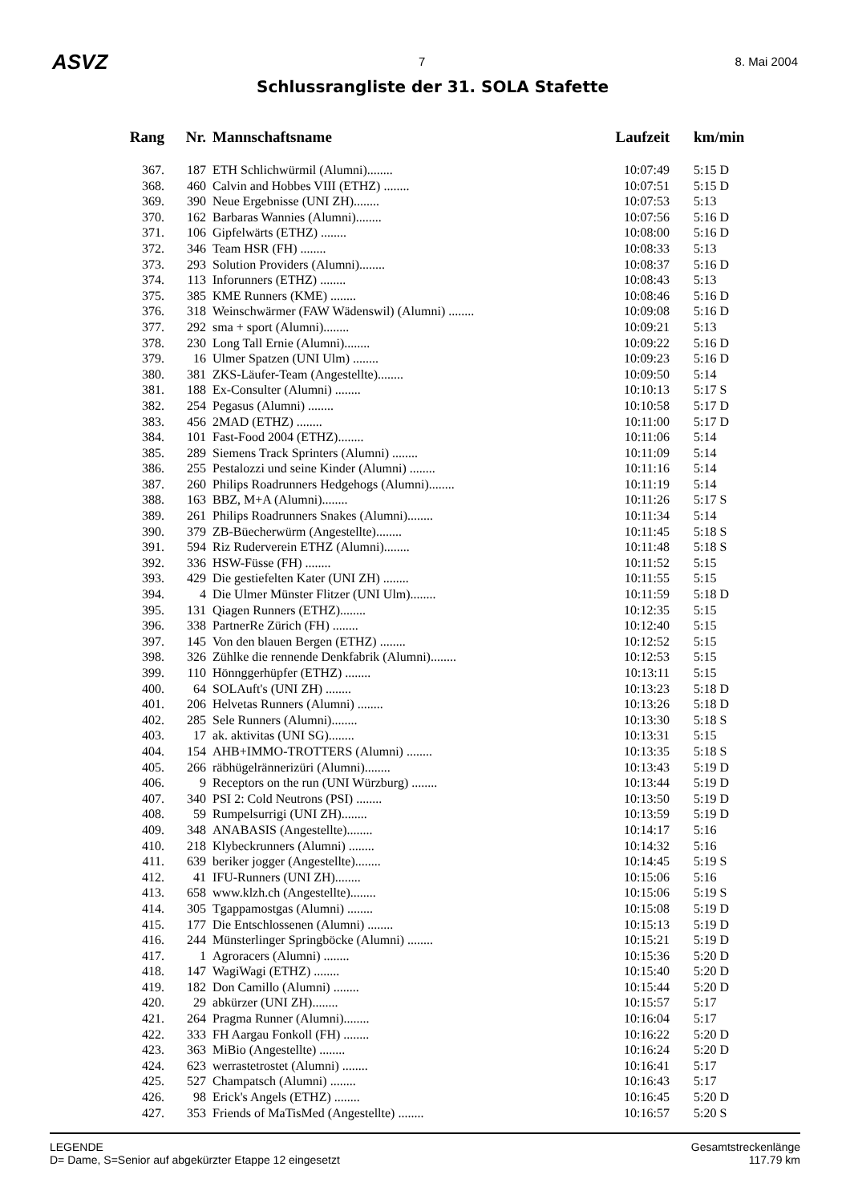ASVZ 7 8. Mai 2004
Schlussrangliste der 31. SOLA Stafette
| Rang | Nr. | Mannschaftsname | Laufzeit | km/min |
| --- | --- | --- | --- | --- |
| 367. | 187 | ETH Schlichwürmil (Alumni)........ | 10:07:49 | 5:15 D |
| 368. | 460 | Calvin and Hobbes VIII (ETHZ) ........ | 10:07:51 | 5:15 D |
| 369. | 390 | Neue Ergebnisse (UNI ZH)........ | 10:07:53 | 5:13 |
| 370. | 162 | Barbaras Wannies (Alumni)........ | 10:07:56 | 5:16 D |
| 371. | 106 | Gipfelwärts (ETHZ) ........ | 10:08:00 | 5:16 D |
| 372. | 346 | Team HSR (FH) ........ | 10:08:33 | 5:13 |
| 373. | 293 | Solution Providers (Alumni)........ | 10:08:37 | 5:16 D |
| 374. | 113 | Inforunners (ETHZ) ........ | 10:08:43 | 5:13 |
| 375. | 385 | KME Runners (KME) ........ | 10:08:46 | 5:16 D |
| 376. | 318 | Weinschwärmer (FAW Wädenswil) (Alumni) ........ | 10:09:08 | 5:16 D |
| 377. | 292 | sma + sport (Alumni)........ | 10:09:21 | 5:13 |
| 378. | 230 | Long Tall Ernie (Alumni)........ | 10:09:22 | 5:16 D |
| 379. | 16 | Ulmer Spatzen (UNI Ulm) ........ | 10:09:23 | 5:16 D |
| 380. | 381 | ZKS-Läufer-Team (Angestellte)........ | 10:09:50 | 5:14 |
| 381. | 188 | Ex-Consulter (Alumni) ........ | 10:10:13 | 5:17 S |
| 382. | 254 | Pegasus (Alumni) ........ | 10:10:58 | 5:17 D |
| 383. | 456 | 2MAD (ETHZ) ........ | 10:11:00 | 5:17 D |
| 384. | 101 | Fast-Food 2004 (ETHZ)........ | 10:11:06 | 5:14 |
| 385. | 289 | Siemens Track Sprinters (Alumni) ........ | 10:11:09 | 5:14 |
| 386. | 255 | Pestalozzi und seine Kinder (Alumni) ........ | 10:11:16 | 5:14 |
| 387. | 260 | Philips Roadrunners Hedgehogs (Alumni)........ | 10:11:19 | 5:14 |
| 388. | 163 | BBZ, M+A (Alumni)........ | 10:11:26 | 5:17 S |
| 389. | 261 | Philips Roadrunners Snakes (Alumni)........ | 10:11:34 | 5:14 |
| 390. | 379 | ZB-Büecherwürm (Angestellte)........ | 10:11:45 | 5:18 S |
| 391. | 594 | Riz Ruderverein ETHZ (Alumni)........ | 10:11:48 | 5:18 S |
| 392. | 336 | HSW-Füsse (FH) ........ | 10:11:52 | 5:15 |
| 393. | 429 | Die gestiefelten Kater (UNI ZH) ........ | 10:11:55 | 5:15 |
| 394. | 4 | Die Ulmer Münster Flitzer (UNI Ulm)........ | 10:11:59 | 5:18 D |
| 395. | 131 | Qiagen Runners (ETHZ)........ | 10:12:35 | 5:15 |
| 396. | 338 | PartnerRe Zürich (FH) ........ | 10:12:40 | 5:15 |
| 397. | 145 | Von den blauen Bergen (ETHZ) ........ | 10:12:52 | 5:15 |
| 398. | 326 | Zühlke die rennende Denkfabrik (Alumni)........ | 10:12:53 | 5:15 |
| 399. | 110 | Hönnggerhüpfer (ETHZ) ........ | 10:13:11 | 5:15 |
| 400. | 64 | SOLAuft's (UNI ZH) ........ | 10:13:23 | 5:18 D |
| 401. | 206 | Helvetas Runners (Alumni) ........ | 10:13:26 | 5:18 D |
| 402. | 285 | Sele Runners (Alumni)........ | 10:13:30 | 5:18 S |
| 403. | 17 | ak. aktivitas (UNI SG)........ | 10:13:31 | 5:15 |
| 404. | 154 | AHB+IMMO-TROTTERS (Alumni) ........ | 10:13:35 | 5:18 S |
| 405. | 266 | räbhügelrännerizüri (Alumni)........ | 10:13:43 | 5:19 D |
| 406. | 9 | Receptors on the run (UNI Würzburg) ........ | 10:13:44 | 5:19 D |
| 407. | 340 | PSI 2: Cold Neutrons (PSI) ........ | 10:13:50 | 5:19 D |
| 408. | 59 | Rumpelsurrigi (UNI ZH)........ | 10:13:59 | 5:19 D |
| 409. | 348 | ANABASIS (Angestellte)........ | 10:14:17 | 5:16 |
| 410. | 218 | Klybeckrunners (Alumni) ........ | 10:14:32 | 5:16 |
| 411. | 639 | beriker jogger (Angestellte)........ | 10:14:45 | 5:19 S |
| 412. | 41 | IFU-Runners (UNI ZH)........ | 10:15:06 | 5:16 |
| 413. | 658 | www.klzh.ch (Angestellte)........ | 10:15:06 | 5:19 S |
| 414. | 305 | Tgappamostgas (Alumni) ........ | 10:15:08 | 5:19 D |
| 415. | 177 | Die Entschlossenen (Alumni) ........ | 10:15:13 | 5:19 D |
| 416. | 244 | Münsterlinger Springböcke (Alumni) ........ | 10:15:21 | 5:19 D |
| 417. | 1 | Agroracers (Alumni) ........ | 10:15:36 | 5:20 D |
| 418. | 147 | WagiWagi (ETHZ) ........ | 10:15:40 | 5:20 D |
| 419. | 182 | Don Camillo (Alumni) ........ | 10:15:44 | 5:20 D |
| 420. | 29 | abkürzer (UNI ZH)........ | 10:15:57 | 5:17 |
| 421. | 264 | Pragma Runner (Alumni)........ | 10:16:04 | 5:17 |
| 422. | 333 | FH Aargau Fonkoll (FH) ........ | 10:16:22 | 5:20 D |
| 423. | 363 | MiBio (Angestellte) ........ | 10:16:24 | 5:20 D |
| 424. | 623 | werrastetrostet (Alumni) ........ | 10:16:41 | 5:17 |
| 425. | 527 | Champatsch (Alumni) ........ | 10:16:43 | 5:17 |
| 426. | 98 | Erick's Angels (ETHZ) ........ | 10:16:45 | 5:20 D |
| 427. | 353 | Friends of MaTisMed (Angestellte) ........ | 10:16:57 | 5:20 S |
LEGENDE
D= Dame, S=Senior auf abgekürzter Etappe 12 eingesetzt
Gesamtstreckenlänge
117.79 km